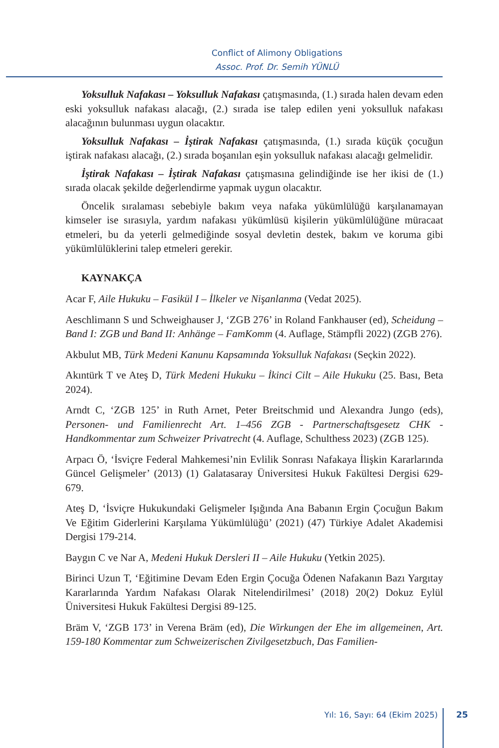Conflict of Alimony Obligations
Assoc. Prof. Dr. Semih YÜNLÜ
Yoksulluk Nafakası – Yoksulluk Nafakası çatışmasında, (1.) sırada halen devam eden eski yoksulluk nafakası alacağı, (2.) sırada ise talep edilen yeni yoksulluk nafakası alacağının bulunması uygun olacaktır.
Yoksulluk Nafakası – İştirak Nafakası çatışmasında, (1.) sırada küçük çocuğun iştirak nafakası alacağı, (2.) sırada boşanılan eşin yoksulluk nafakası alacağı gelmelidir.
İştirak Nafakası – İştirak Nafakası çatışmasına gelindiğinde ise her ikisi de (1.) sırada olacak şekilde değerlendirme yapmak uygun olacaktır.
Öncelik sıralaması sebebiyle bakım veya nafaka yükümlülüğü karşılanamayan kimseler ise sırasıyla, yardım nafakası yükümlüsü kişilerin yükümlülüğüne müracaat etmeleri, bu da yeterli gelmediğinde sosyal devletin destek, bakım ve koruma gibi yükümlülüklerini talep etmeleri gerekir.
KAYNAKÇA
Acar F, Aile Hukuku – Fasikül I – İlkeler ve Nişanlanma (Vedat 2025).
Aeschlimann S und Schweighauser J, ‘ZGB 276’ in Roland Fankhauser (ed), Scheidung – Band I: ZGB und Band II: Anhänge – FamKomm (4. Auflage, Stämpfli 2022) (ZGB 276).
Akbulut MB, Türk Medeni Kanunu Kapsamında Yoksulluk Nafakası (Seçkin 2022).
Akıntürk T ve Ateş D, Türk Medeni Hukuku – İkinci Cilt – Aile Hukuku (25. Bası, Beta 2024).
Arndt C, ‘ZGB 125’ in Ruth Arnet, Peter Breitschmid und Alexandra Jungo (eds), Personen- und Familienrecht Art. 1–456 ZGB - Partnerschaftsgesetz CHK - Handkommentar zum Schweizer Privatrecht (4. Auflage, Schulthess 2023) (ZGB 125).
Arpacı Ö, ‘İsviçre Federal Mahkemesi’nin Evlilik Sonrası Nafakaya İlişkin Kararlarında Güncel Gelişmeler’ (2013) (1) Galatasaray Üniversitesi Hukuk Fakültesi Dergisi 629-679.
Ateş D, ‘İsviçre Hukukundaki Gelişmeler Işığında Ana Babanın Ergin Çocuğun Bakım Ve Eğitim Giderlerini Karşılama Yükümlülüğü’ (2021) (47) Türkiye Adalet Akademisi Dergisi 179-214.
Baygın C ve Nar A, Medeni Hukuk Dersleri II – Aile Hukuku (Yetkin 2025).
Birinci Uzun T, ‘Eğitimine Devam Eden Ergin Çocuğa Ödenen Nafakanın Bazı Yargıtay Kararlarında Yardım Nafakası Olarak Nitelendirilmesi’ (2018) 20(2) Dokuz Eylül Üniversitesi Hukuk Fakültesi Dergisi 89-125.
Bräm V, ‘ZGB 173’ in Verena Bräm (ed), Die Wirkungen der Ehe im allgemeinen, Art. 159-180 Kommentar zum Schweizerischen Zivilgesetzbuch, Das Familien-
Yıl: 16, Sayı: 64 (Ekim 2025) 25